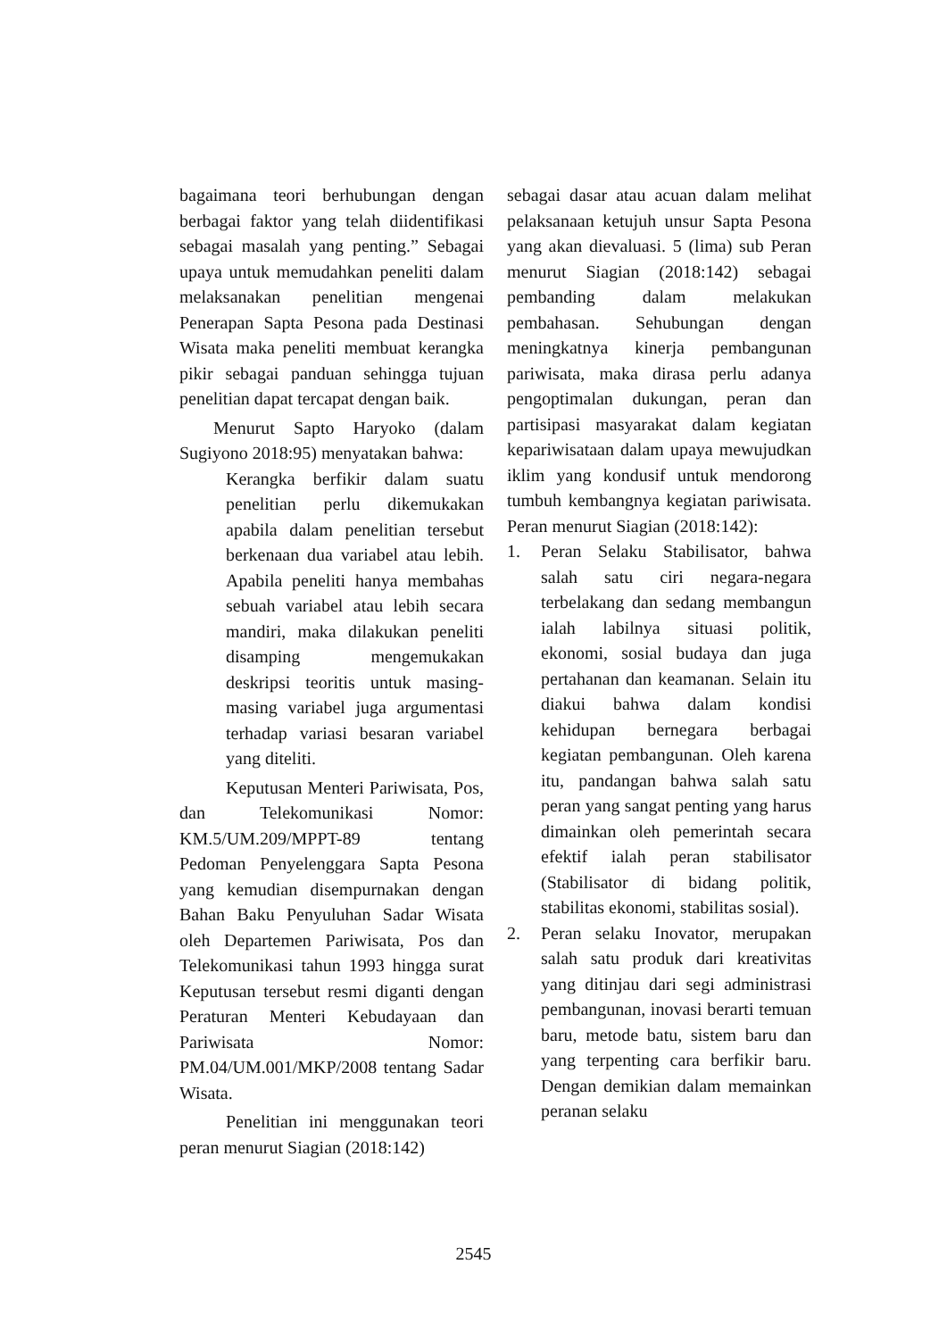bagaimana teori berhubungan dengan berbagai faktor yang telah diidentifikasi sebagai masalah yang penting.” Sebagai upaya untuk memudahkan peneliti dalam melaksanakan penelitian mengenai Penerapan Sapta Pesona pada Destinasi Wisata maka peneliti membuat kerangka pikir sebagai panduan sehingga tujuan penelitian dapat tercapat dengan baik.
Menurut Sapto Haryoko (dalam Sugiyono 2018:95) menyatakan bahwa:
Kerangka berfikir dalam suatu penelitian perlu dikemukakan apabila dalam penelitian tersebut berkenaan dua variabel atau lebih. Apabila peneliti hanya membahas sebuah variabel atau lebih secara mandiri, maka dilakukan peneliti disamping mengemukakan deskripsi teoritis untuk masing-masing variabel juga argumentasi terhadap variasi besaran variabel yang diteliti.
Keputusan Menteri Pariwisata, Pos, dan Telekomunikasi Nomor: KM.5/UM.209/MPPT-89 tentang Pedoman Penyelenggara Sapta Pesona yang kemudian disempurnakan dengan Bahan Baku Penyuluhan Sadar Wisata oleh Departemen Pariwisata, Pos dan Telekomunikasi tahun 1993 hingga surat Keputusan tersebut resmi diganti dengan Peraturan Menteri Kebudayaan dan Pariwisata Nomor: PM.04/UM.001/MKP/2008 tentang Sadar Wisata.
Penelitian ini menggunakan teori peran menurut Siagian (2018:142)
sebagai dasar atau acuan dalam melihat pelaksanaan ketujuh unsur Sapta Pesona yang akan dievaluasi. 5 (lima) sub Peran menurut Siagian (2018:142) sebagai pembanding dalam melakukan pembahasan. Sehubungan dengan meningkatnya kinerja pembangunan pariwisata, maka dirasa perlu adanya pengoptimalan dukungan, peran dan partisipasi masyarakat dalam kegiatan kepariwisataan dalam upaya mewujudkan iklim yang kondusif untuk mendorong tumbuh kembangnya kegiatan pariwisata. Peran menurut Siagian (2018:142):
1. Peran Selaku Stabilisator, bahwa salah satu ciri negara-negara terbelakang dan sedang membangun ialah labilnya situasi politik, ekonomi, sosial budaya dan juga pertahanan dan keamanan. Selain itu diakui bahwa dalam kondisi kehidupan bernegara berbagai kegiatan pembangunan. Oleh karena itu, pandangan bahwa salah satu peran yang sangat penting yang harus dimainkan oleh pemerintah secara efektif ialah peran stabilisator (Stabilisator di bidang politik, stabilitas ekonomi, stabilitas sosial).
2. Peran selaku Inovator, merupakan salah satu produk dari kreativitas yang ditinjau dari segi administrasi pembangunan, inovasi berarti temuan baru, metode batu, sistem baru dan yang terpenting cara berfikir baru. Dengan demikian dalam memainkan peranan selaku
2545